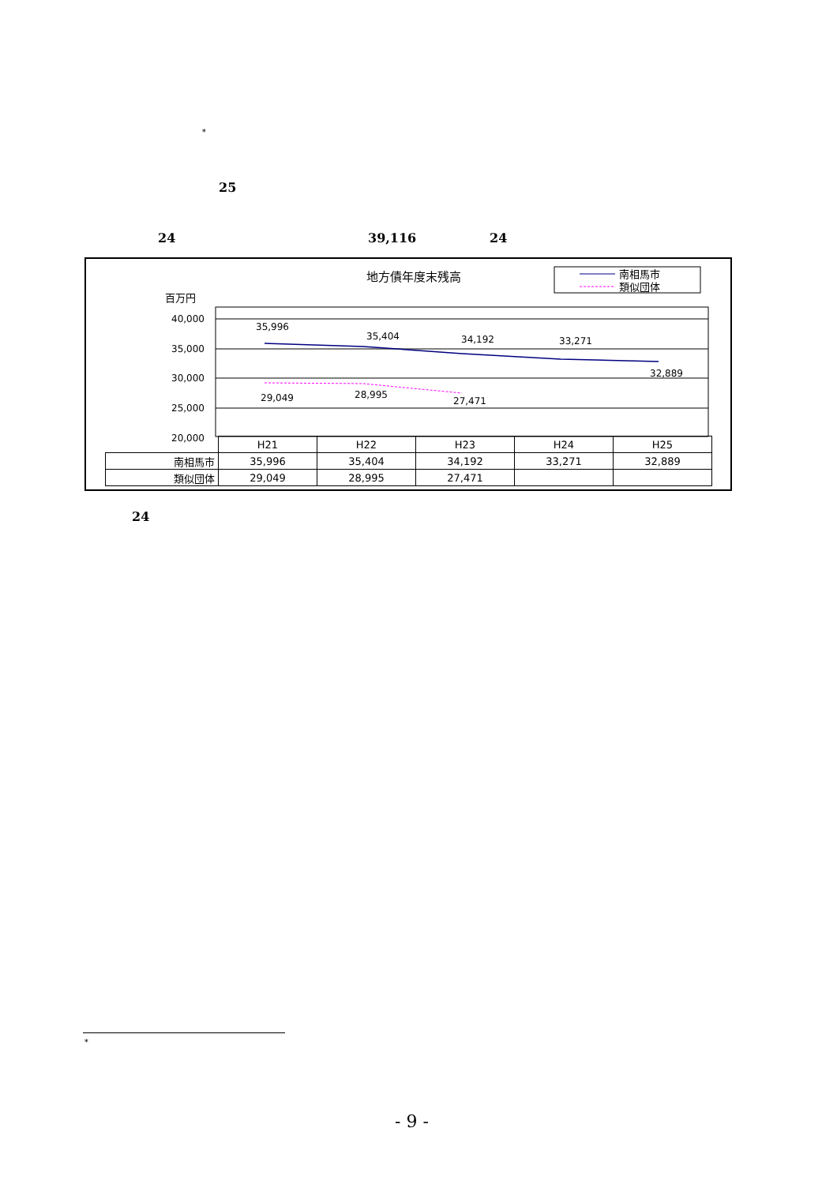*
25
24 39,116 24
地方債年度末残高
南相馬市
類似団体
百万円
40,000
35,000
30,000
25,000
20,000
35,996
35,404
34,192
33,271
32,889
29,049
28,995
27,471
| | H21 | H22 | H23 | H24 | H25 |
| --- | --- | --- | --- | --- | --- |
| 南相馬市 | 35,996 | 35,404 | 34,192 | 33,271 | 32,889 |
| 類似団体 | 29,049 | 28,995 | 27,471 | | |
24
*
- 9 -